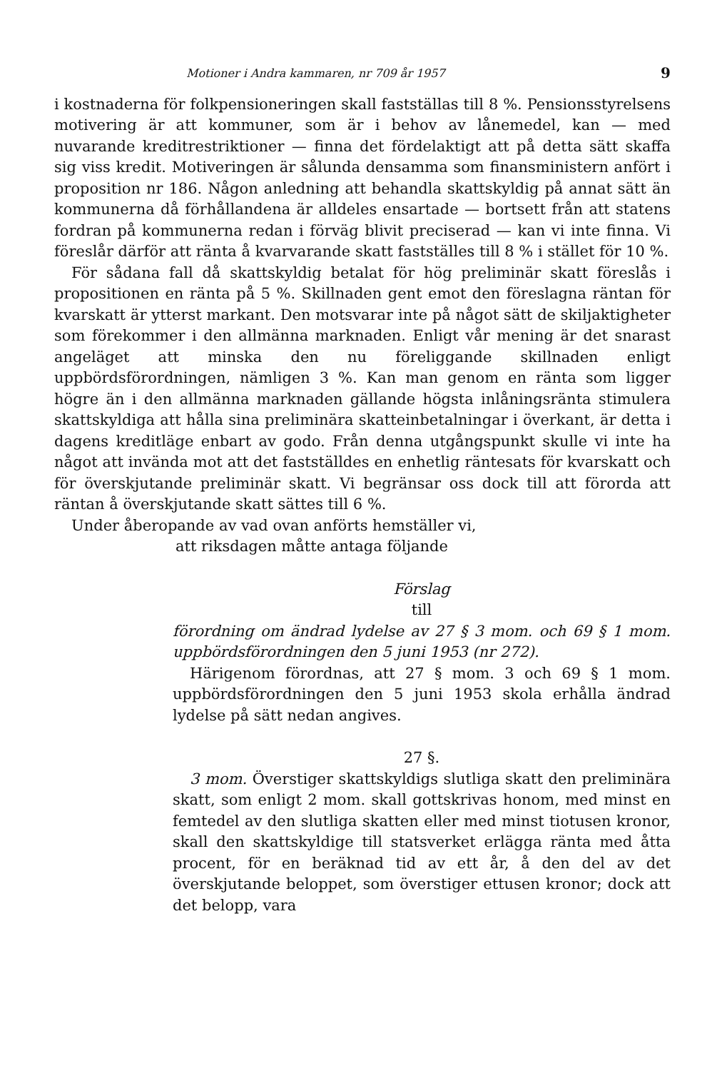Motioner i Andra kammaren, nr 709 år 1957 9
i kostnaderna för folkpensioneringen skall fastställas till 8 %. Pensionsstyrelsens motivering är att kommuner, som är i behov av lånemedel, kan — med nuvarande kreditrestriktioner — finna det fördelaktigt att på detta sätt skaffa sig viss kredit. Motiveringen är sålunda densamma som finansministern anfört i proposition nr 186. Någon anledning att behandla skattskyldig på annat sätt än kommunerna då förhållandena är alldeles ensartade — bortsett från att statens fordran på kommunerna redan i förväg blivit preciserad — kan vi inte finna. Vi föreslår därför att ränta å kvarvarande skatt fastställes till 8 % i stället för 10 %.
För sådana fall då skattskyldig betalat för hög preliminär skatt föreslås i propositionen en ränta på 5 %. Skillnaden gent emot den föreslagna räntan för kvarskatt är ytterst markant. Den motsvarar inte på något sätt de skiljaktigheter som förekommer i den allmänna marknaden. Enligt vår mening är det snarast angeläget att minska den nu föreliggande skillnaden enligt uppbördsförordningen, nämligen 3 %. Kan man genom en ränta som ligger högre än i den allmänna marknaden gällande högsta inlåningsränta stimulera skattskyldiga att hålla sina preliminära skatteinbetalningar i överkant, är detta i dagens kreditläge enbart av godo. Från denna utgångspunkt skulle vi inte ha något att invända mot att det fastställdes en enhetlig räntesats för kvarskatt och för överskjutande preliminär skatt. Vi begränsar oss dock till att förorda att räntan å överskjutande skatt sättes till 6 %.
Under åberopande av vad ovan anförts hemställer vi,
att riksdagen måtte antaga följande
Förslag
till
förordning om ändrad lydelse av 27 § 3 mom. och 69 § 1 mom. uppbördsförordningen den 5 juni 1953 (nr 272).
Härigenom förordnas, att 27 § mom. 3 och 69 § 1 mom. uppbördsförordningen den 5 juni 1953 skola erhålla ändrad lydelse på sätt nedan angives.
27 §.
3 mom. Överstiger skattskyldigs slutliga skatt den preliminära skatt, som enligt 2 mom. skall gottskrivas honom, med minst en femtedel av den slutliga skatten eller med minst tiotusen kronor, skall den skattskyldige till statsverket erlägga ränta med åtta procent, för en beräknad tid av ett år, å den del av det överskjutande beloppet, som överstiger ettusen kronor; dock att det belopp, vara